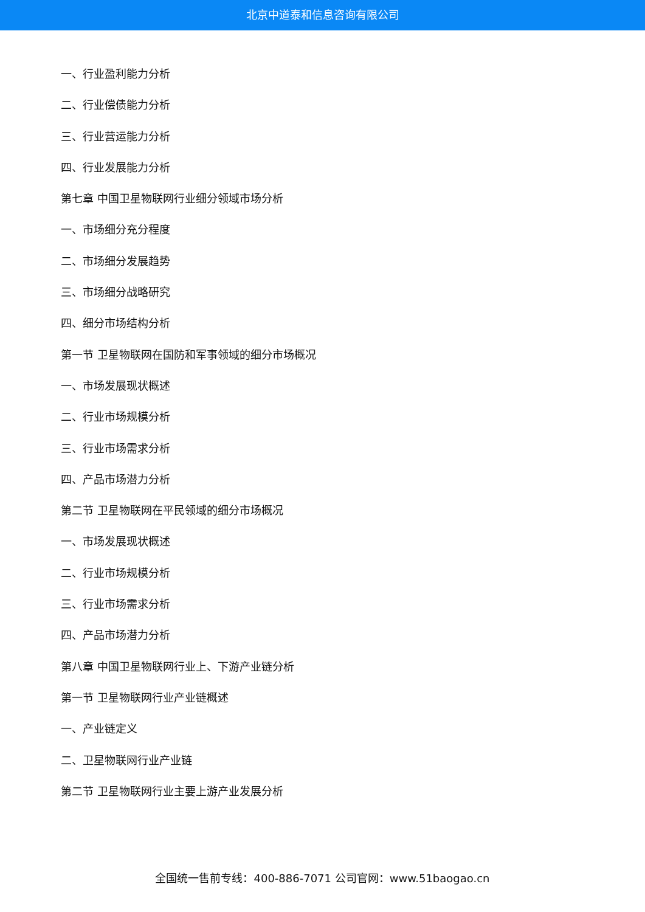北京中道泰和信息咨询有限公司
一、行业盈利能力分析
二、行业偿债能力分析
三、行业营运能力分析
四、行业发展能力分析
第七章 中国卫星物联网行业细分领域市场分析
一、市场细分充分程度
二、市场细分发展趋势
三、市场细分战略研究
四、细分市场结构分析
第一节 卫星物联网在国防和军事领域的细分市场概况
一、市场发展现状概述
二、行业市场规模分析
三、行业市场需求分析
四、产品市场潜力分析
第二节 卫星物联网在平民领域的细分市场概况
一、市场发展现状概述
二、行业市场规模分析
三、行业市场需求分析
四、产品市场潜力分析
第八章 中国卫星物联网行业上、下游产业链分析
第一节 卫星物联网行业产业链概述
一、产业链定义
二、卫星物联网行业产业链
第二节 卫星物联网行业主要上游产业发展分析
全国统一售前专线：400-886-7071 公司官网：www.51baogao.cn